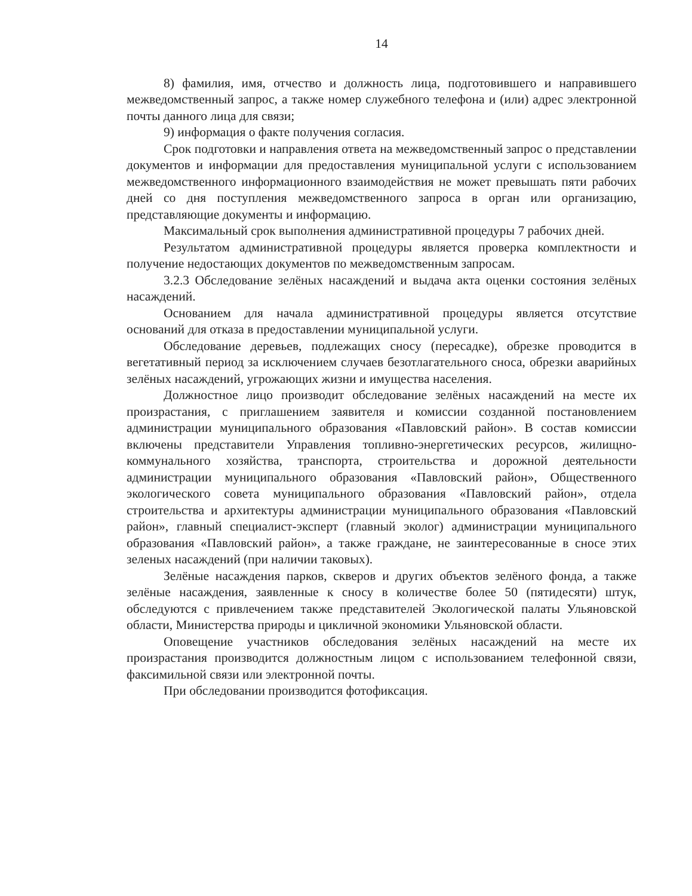14
8) фамилия, имя, отчество и должность лица, подготовившего и направившего межведомственный запрос, а также номер служебного телефона и (или) адрес электронной почты данного лица для связи;
9) информация о факте получения согласия.
Срок подготовки и направления ответа на межведомственный запрос о представлении документов и информации для предоставления муниципальной услуги с использованием межведомственного информационного взаимодействия не может превышать пяти рабочих дней со дня поступления межведомственного запроса в орган или организацию, представляющие документы и информацию.
Максимальный срок выполнения административной процедуры 7 рабочих дней.
Результатом административной процедуры является проверка комплектности и получение недостающих документов по межведомственным запросам.
3.2.3 Обследование зелёных насаждений и выдача акта оценки состояния зелёных насаждений.
Основанием для начала административной процедуры является отсутствие оснований для отказа в предоставлении муниципальной услуги.
Обследование деревьев, подлежащих сносу (пересадке), обрезке проводится в вегетативный период за исключением случаев безотлагательного сноса, обрезки аварийных зелёных насаждений, угрожающих жизни и имущества населения.
Должностное лицо производит обследование зелёных насаждений на месте их произрастания, с приглашением заявителя и комиссии созданной постановлением администрации муниципального образования «Павловский район». В состав комиссии включены представители Управления топливно-энергетических ресурсов, жилищно-коммунального хозяйства, транспорта, строительства и дорожной деятельности администрации муниципального образования «Павловский район», Общественного экологического совета муниципального образования «Павловский район», отдела строительства и архитектуры администрации муниципального образования «Павловский район», главный специалист-эксперт (главный эколог) администрации муниципального образования «Павловский район», а также граждане, не заинтересованные в сносе этих зеленых насаждений (при наличии таковых).
Зелёные насаждения парков, скверов и других объектов зелёного фонда, а также зелёные насаждения, заявленные к сносу в количестве более 50 (пятидесяти) штук, обследуются с привлечением также представителей Экологической палаты Ульяновской области, Министерства природы и цикличной экономики Ульяновской области.
Оповещение участников обследования зелёных насаждений на месте их произрастания производится должностным лицом с использованием телефонной связи, факсимильной связи или электронной почты.
При обследовании производится фотофиксация.